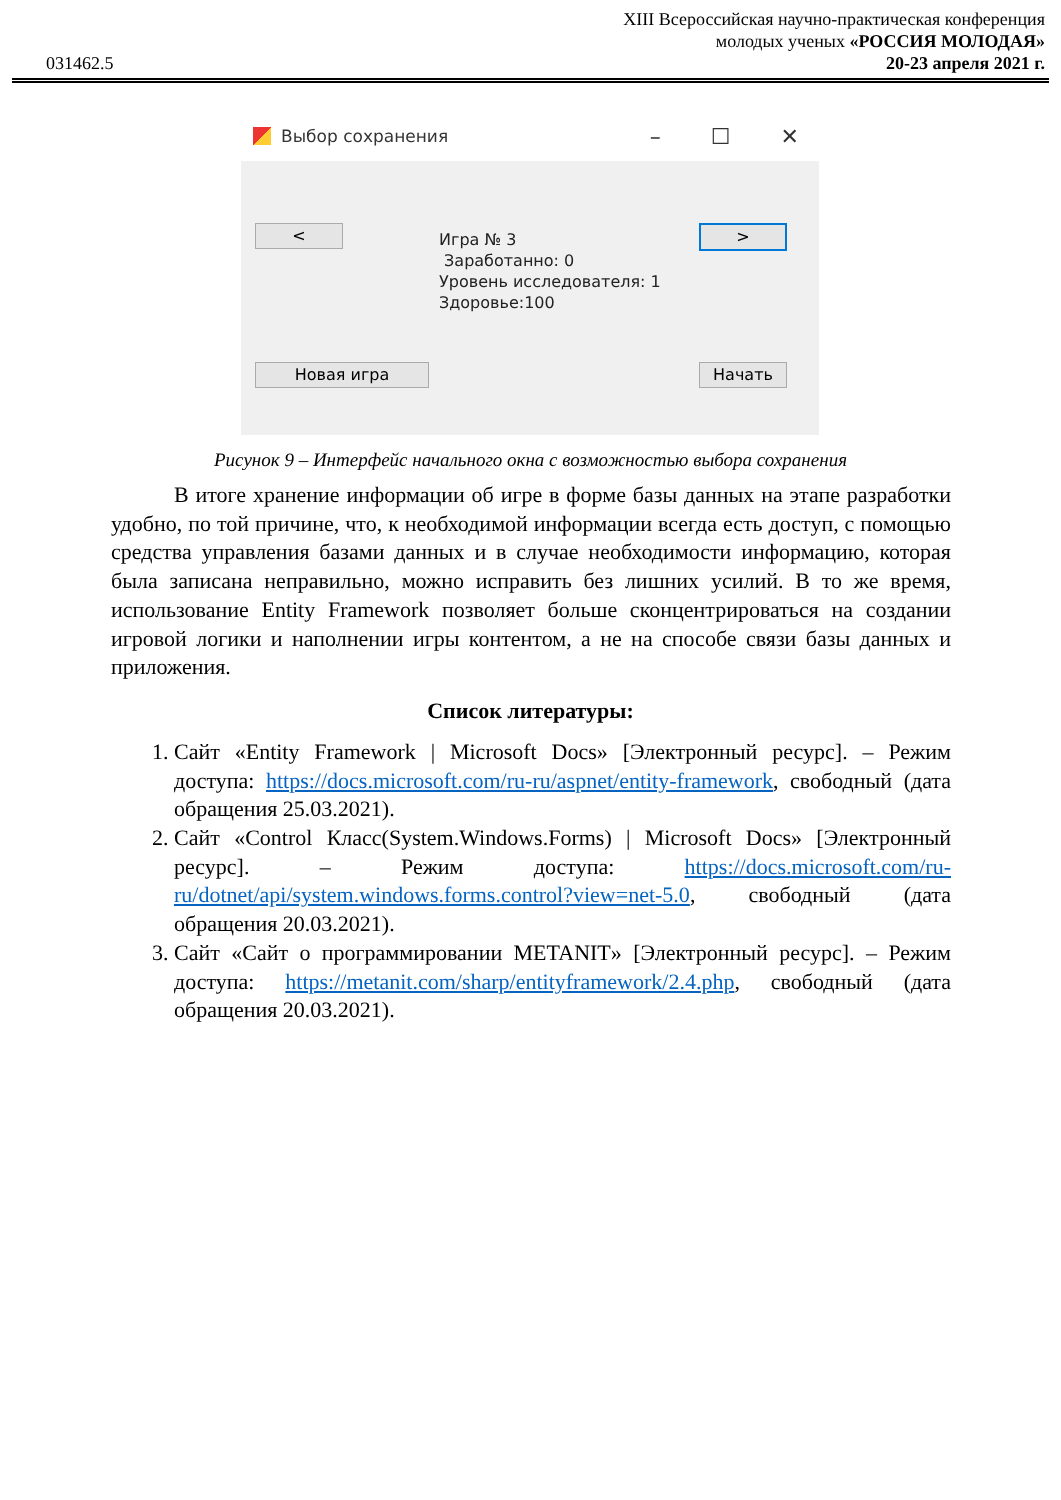031462.5
XIII Всероссийская научно-практическая конференция
молодых ученых «РОССИЯ МОЛОДАЯ»
20-23 апреля 2021 г.
Выбор сохранения
– ☐ ✕
< >
Игра № 3
Заработанно: 0
Уровень исследователя: 1
Здоровье:100
Новая игра Начать
Рисунок 9 – Интерфейс начального окна с возможностью выбора сохранения
В итоге хранение информации об игре в форме базы данных на этапе разработки удобно, по той причине, что, к необходимой информации всегда есть доступ, с помощью средства управления базами данных и в случае необходимости информацию, которая была записана неправильно, можно исправить без лишних усилий. В то же время, использование Entity Framework позволяет больше сконцентрироваться на создании игровой логики и наполнении игры контентом, а не на способе связи базы данных и приложения.
Список литературы:
1. Сайт «Entity Framework | Microsoft Docs» [Электронный ресурс]. – Режим доступа: https://docs.microsoft.com/ru-ru/aspnet/entity-framework, свободный (дата обращения 25.03.2021).
2. Сайт «Control Класс(System.Windows.Forms) | Microsoft Docs» [Электронный ресурс]. – Режим доступа: https://docs.microsoft.com/ru-ru/dotnet/api/system.windows.forms.control?view=net-5.0, свободный (дата обращения 20.03.2021).
3. Сайт «Сайт о программировании METANIT» [Электронный ресурс]. – Режим доступа: https://metanit.com/sharp/entityframework/2.4.php, свободный (дата обращения 20.03.2021).